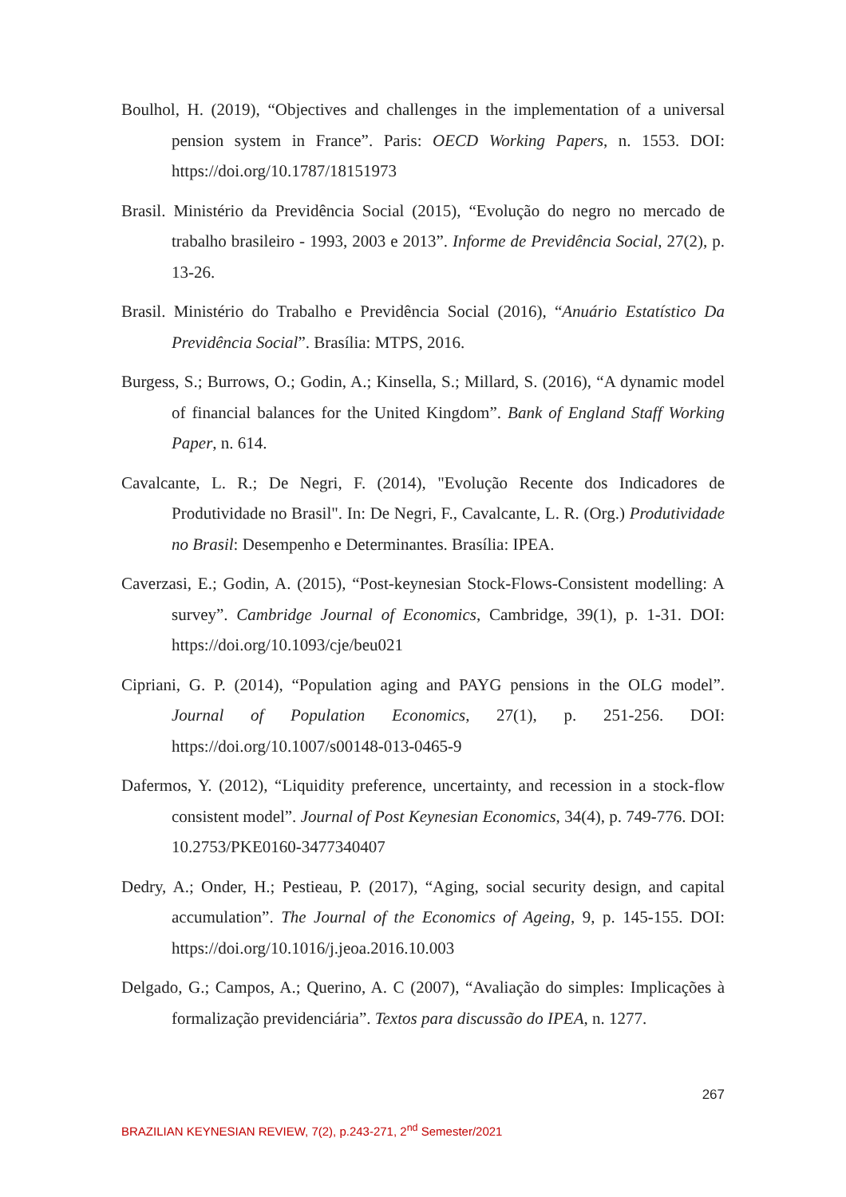Boulhol, H. (2019), “Objectives and challenges in the implementation of a universal pension system in France”. Paris: OECD Working Papers, n. 1553. DOI: https://doi.org/10.1787/18151973
Brasil. Ministério da Previdência Social (2015), “Evolução do negro no mercado de trabalho brasileiro - 1993, 2003 e 2013”. Informe de Previdência Social, 27(2), p. 13-26.
Brasil. Ministério do Trabalho e Previdência Social (2016), “Anuário Estatístico Da Previdência Social”. Brasília: MTPS, 2016.
Burgess, S.; Burrows, O.; Godin, A.; Kinsella, S.; Millard, S. (2016), “A dynamic model of financial balances for the United Kingdom”. Bank of England Staff Working Paper, n. 614.
Cavalcante, L. R.; De Negri, F. (2014), "Evolução Recente dos Indicadores de Produtividade no Brasil". In: De Negri, F., Cavalcante, L. R. (Org.) Produtividade no Brasil: Desempenho e Determinantes. Brasília: IPEA.
Caverzasi, E.; Godin, A. (2015), “Post-keynesian Stock-Flows-Consistent modelling: A survey”. Cambridge Journal of Economics, Cambridge, 39(1), p. 1-31. DOI: https://doi.org/10.1093/cje/beu021
Cipriani, G. P. (2014), “Population aging and PAYG pensions in the OLG model”. Journal of Population Economics, 27(1), p. 251-256. DOI: https://doi.org/10.1007/s00148-013-0465-9
Dafermos, Y. (2012), “Liquidity preference, uncertainty, and recession in a stock-flow consistent model”. Journal of Post Keynesian Economics, 34(4), p. 749-776. DOI: 10.2753/PKE0160-3477340407
Dedry, A.; Onder, H.; Pestieau, P. (2017), “Aging, social security design, and capital accumulation”. The Journal of the Economics of Ageing, 9, p. 145-155. DOI: https://doi.org/10.1016/j.jeoa.2016.10.003
Delgado, G.; Campos, A.; Querino, A. C (2007), “Avaliação do simples: Implicações à formalização previdenciária”. Textos para discussão do IPEA, n. 1277.
267
BRAZILIAN KEYNESIAN REVIEW, 7(2), p.243-271, 2<sup>nd</sup> Semester/2021